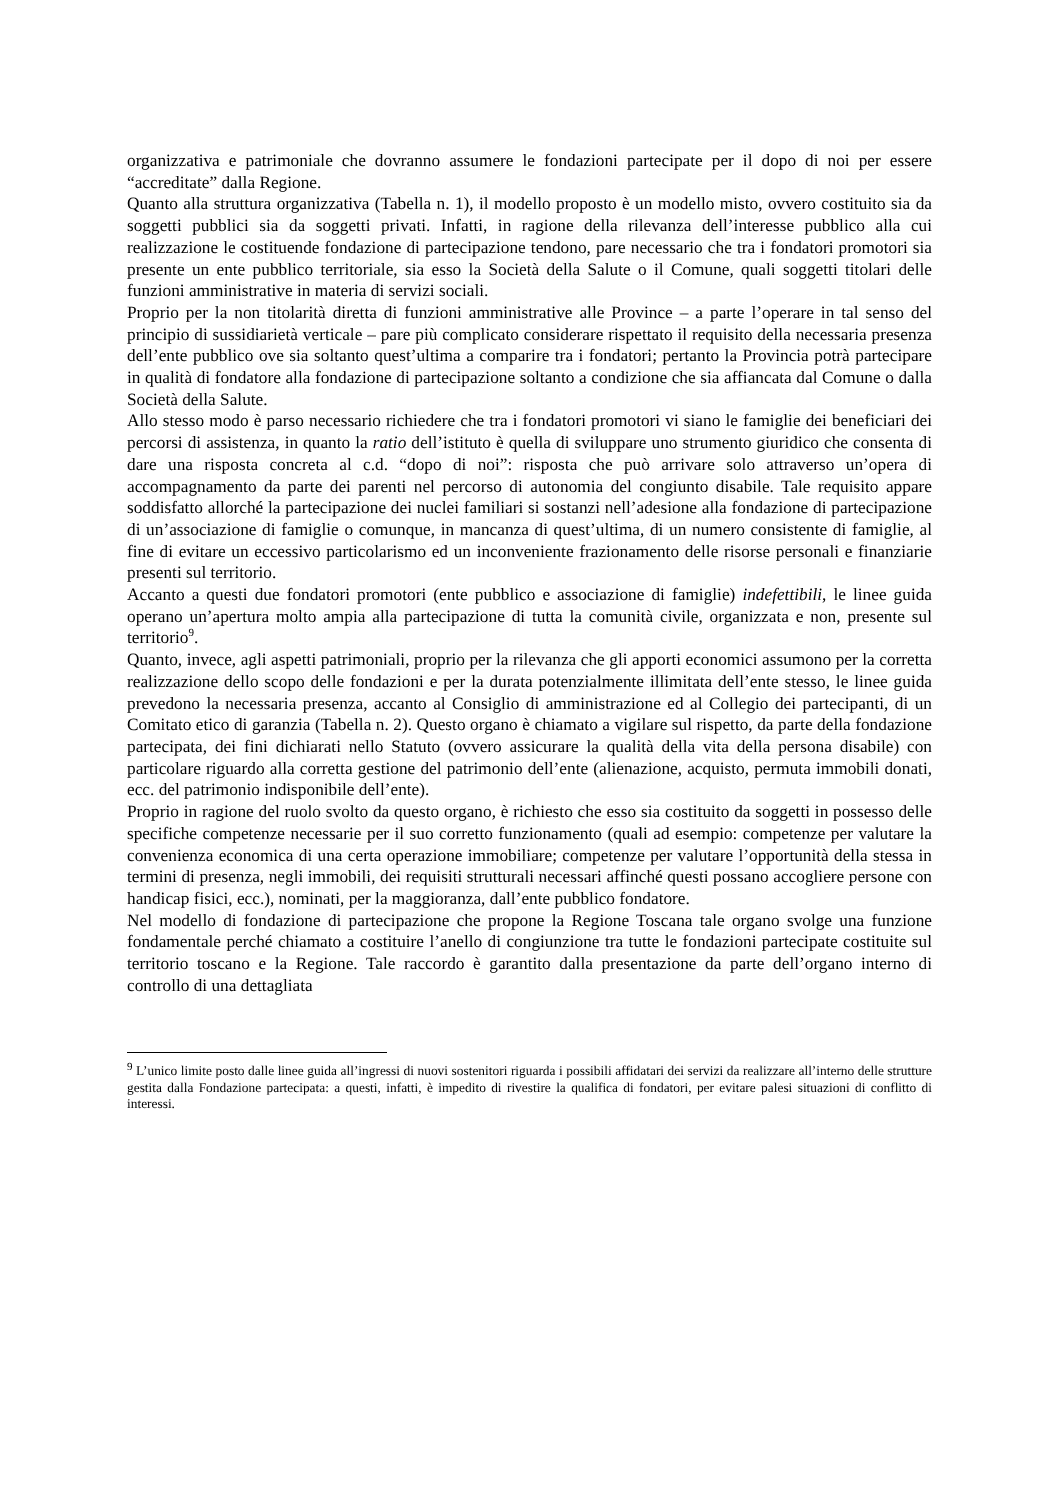organizzativa e patrimoniale che dovranno assumere le fondazioni partecipate per il dopo di noi per essere “accreditate” dalla Regione.
Quanto alla struttura organizzativa (Tabella n. 1), il modello proposto è un modello misto, ovvero costituito sia da soggetti pubblici sia da soggetti privati. Infatti, in ragione della rilevanza dell’interesse pubblico alla cui realizzazione le costituende fondazione di partecipazione tendono, pare necessario che tra i fondatori promotori sia presente un ente pubblico territoriale, sia esso la Società della Salute o il Comune, quali soggetti titolari delle funzioni amministrative in materia di servizi sociali.
Proprio per la non titolarità diretta di funzioni amministrative alle Province – a parte l’operare in tal senso del principio di sussidiarietà verticale – pare più complicato considerare rispettato il requisito della necessaria presenza dell’ente pubblico ove sia soltanto quest’ultima a comparire tra i fondatori; pertanto la Provincia potrà partecipare in qualità di fondatore alla fondazione di partecipazione soltanto a condizione che sia affiancata dal Comune o dalla Società della Salute.
Allo stesso modo è parso necessario richiedere che tra i fondatori promotori vi siano le famiglie dei beneficiari dei percorsi di assistenza, in quanto la ratio dell’istituto è quella di sviluppare uno strumento giuridico che consenta di dare una risposta concreta al c.d. “dopo di noi”: risposta che può arrivare solo attraverso un’opera di accompagnamento da parte dei parenti nel percorso di autonomia del congiunto disabile. Tale requisito appare soddisfatto allorché la partecipazione dei nuclei familiari si sostanzi nell’adesione alla fondazione di partecipazione di un’associazione di famiglie o comunque, in mancanza di quest’ultima, di un numero consistente di famiglie, al fine di evitare un eccessivo particolarismo ed un inconveniente frazionamento delle risorse personali e finanziarie presenti sul territorio.
Accanto a questi due fondatori promotori (ente pubblico e associazione di famiglie) indefettibili, le linee guida operano un’apertura molto ampia alla partecipazione di tutta la comunità civile, organizzata e non, presente sul territorio<sup>9</sup>.
Quanto, invece, agli aspetti patrimoniali, proprio per la rilevanza che gli apporti economici assumono per la corretta realizzazione dello scopo delle fondazioni e per la durata potenzialmente illimitata dell’ente stesso, le linee guida prevedono la necessaria presenza, accanto al Consiglio di amministrazione ed al Collegio dei partecipanti, di un Comitato etico di garanzia (Tabella n. 2). Questo organo è chiamato a vigilare sul rispetto, da parte della fondazione partecipata, dei fini dichiarati nello Statuto (ovvero assicurare la qualità della vita della persona disabile) con particolare riguardo alla corretta gestione del patrimonio dell’ente (alienazione, acquisto, permuta immobili donati, ecc. del patrimonio indisponibile dell’ente).
Proprio in ragione del ruolo svolto da questo organo, è richiesto che esso sia costituito da soggetti in possesso delle specifiche competenze necessarie per il suo corretto funzionamento (quali ad esempio: competenze per valutare la convenienza economica di una certa operazione immobiliare; competenze per valutare l’opportunità della stessa in termini di presenza, negli immobili, dei requisiti strutturali necessari affinché questi possano accogliere persone con handicap fisici, ecc.), nominati, per la maggioranza, dall’ente pubblico fondatore.
Nel modello di fondazione di partecipazione che propone la Regione Toscana tale organo svolge una funzione fondamentale perché chiamato a costituire l’anello di congiunzione tra tutte le fondazioni partecipate costituite sul territorio toscano e la Regione. Tale raccordo è garantito dalla presentazione da parte dell’organo interno di controllo di una dettagliata
<sup>9</sup> L’unico limite posto dalle linee guida all’ingressi di nuovi sostenitori riguarda i possibili affidatari dei servizi da realizzare all’interno delle strutture gestita dalla Fondazione partecipata: a questi, infatti, è impedito di rivestire la qualifica di fondatori, per evitare palesi situazioni di conflitto di interessi.